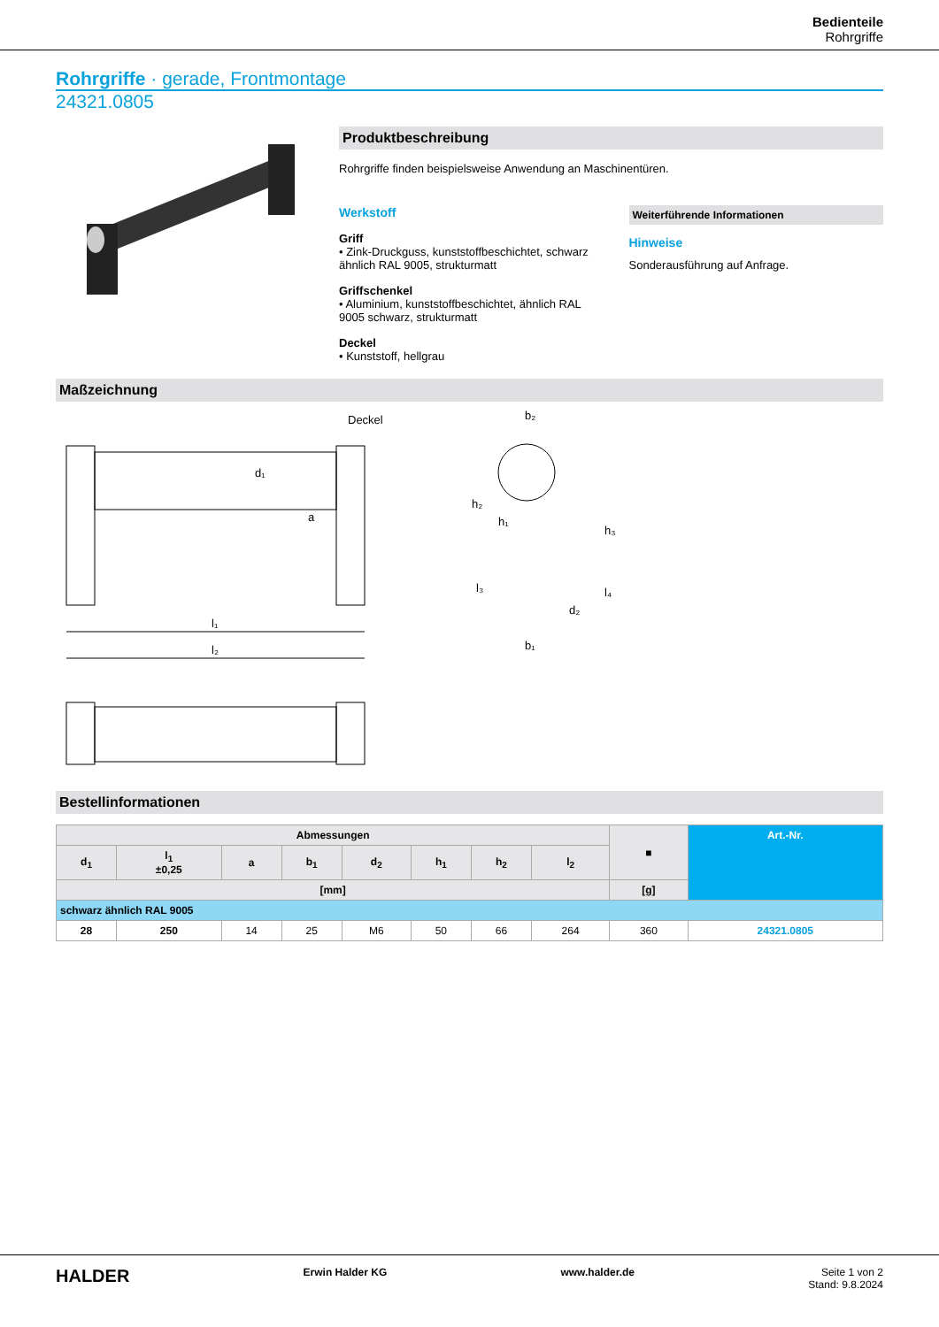Bedienteile
Rohrgriffe
Rohrgriffe · gerade, Frontmontage
24321.0805
Produktbeschreibung
Rohrgriffe finden beispielsweise Anwendung an Maschinentüren.
Werkstoff
Griff
• Zink-Druckguss, kunststoffbeschichtet, schwarz ähnlich RAL 9005, strukturmatt
Griffschenkel
• Aluminium, kunststoffbeschichtet, ähnlich RAL 9005 schwarz, strukturmatt
Deckel
• Kunststoff, hellgrau
Weiterführende Informationen
Hinweise
Sonderausführung auf Anfrage.
Maßzeichnung
Deckel
b₂
l₁
l₂
a
b₁
d₂
h₂
h₁
h₃
l₄
l₃
d₁
Bestellinformationen
| Abmessungen | | | | | | | | ■ | Art.-Nr. |
| --- | --- | --- | --- | --- | --- | --- | --- | --- | --- |
| d<sub>1</sub> | l<sub>1</sub> ±0,25 | a | b<sub>1</sub> | d<sub>2</sub> | h<sub>1</sub> | h<sub>2</sub> | l<sub>2</sub> | | |
| [mm] | | | | | | | | [g] | |
| schwarz ähnlich RAL 9005 | | | | | | | | | |
| 28 | 250 | 14 | 25 | M6 | 50 | 66 | 264 | 360 | 24321.0805 |
HALDER Erwin Halder KG www.halder.de Seite 1 von 2
Stand: 9.8.2024